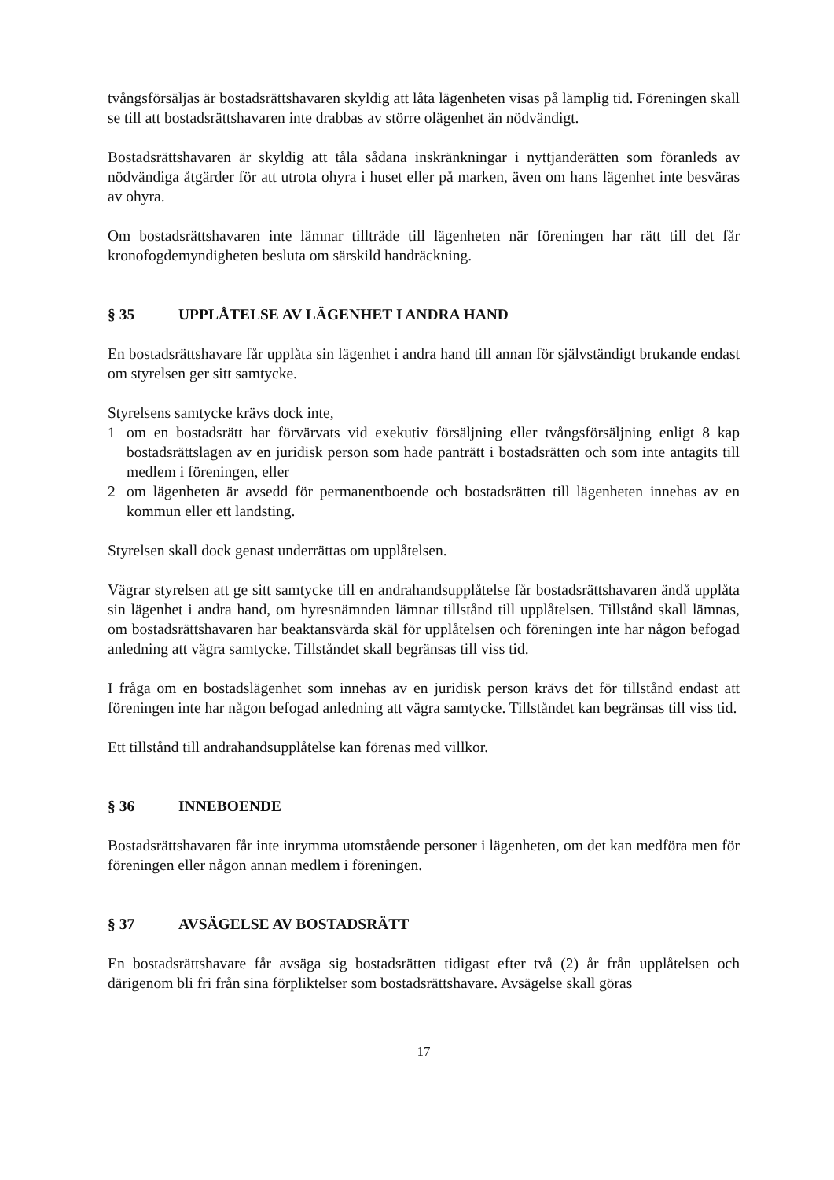tvångsförsäljas är bostadsrättshavaren skyldig att låta lägenheten visas på lämplig tid. Föreningen skall se till att bostadsrättshavaren inte drabbas av större olägenhet än nödvändigt.
Bostadsrättshavaren är skyldig att tåla sådana inskränkningar i nyttjanderätten som föranleds av nödvändiga åtgärder för att utrota ohyra i huset eller på marken, även om hans lägenhet inte besväras av ohyra.
Om bostadsrättshavaren inte lämnar tillträde till lägenheten när föreningen har rätt till det får kronofogdemyndigheten besluta om särskild handräckning.
§ 35 UPPLÅTELSE AV LÄGENHET I ANDRA HAND
En bostadsrättshavare får upplåta sin lägenhet i andra hand till annan för självständigt brukande endast om styrelsen ger sitt samtycke.
Styrelsens samtycke krävs dock inte,
1 om en bostadsrätt har förvärvats vid exekutiv försäljning eller tvångsförsäljning enligt 8 kap bostadsrättslagen av en juridisk person som hade panträtt i bostadsrätten och som inte antagits till medlem i föreningen, eller
2 om lägenheten är avsedd för permanentboende och bostadsrätten till lägenheten innehas av en kommun eller ett landsting.
Styrelsen skall dock genast underrättas om upplåtelsen.
Vägrar styrelsen att ge sitt samtycke till en andrahandsupplåtelse får bostadsrättshavaren ändå upplåta sin lägenhet i andra hand, om hyresnämnden lämnar tillstånd till upplåtelsen. Tillstånd skall lämnas, om bostadsrättshavaren har beaktansvärda skäl för upplåtelsen och föreningen inte har någon befogad anledning att vägra samtycke. Tillståndet skall begränsas till viss tid.
I fråga om en bostadslägenhet som innehas av en juridisk person krävs det för tillstånd endast att föreningen inte har någon befogad anledning att vägra samtycke. Tillståndet kan begränsas till viss tid.
Ett tillstånd till andrahandsupplåtelse kan förenas med villkor.
§ 36 INNEBOENDE
Bostadsrättshavaren får inte inrymma utomstående personer i lägenheten, om det kan medföra men för föreningen eller någon annan medlem i föreningen.
§ 37 AVSÄGELSE AV BOSTADSRÄTT
En bostadsrättshavare får avsäga sig bostadsrätten tidigast efter två (2) år från upplåtelsen och därigenom bli fri från sina förpliktelser som bostadsrättshavare. Avsägelse skall göras
17